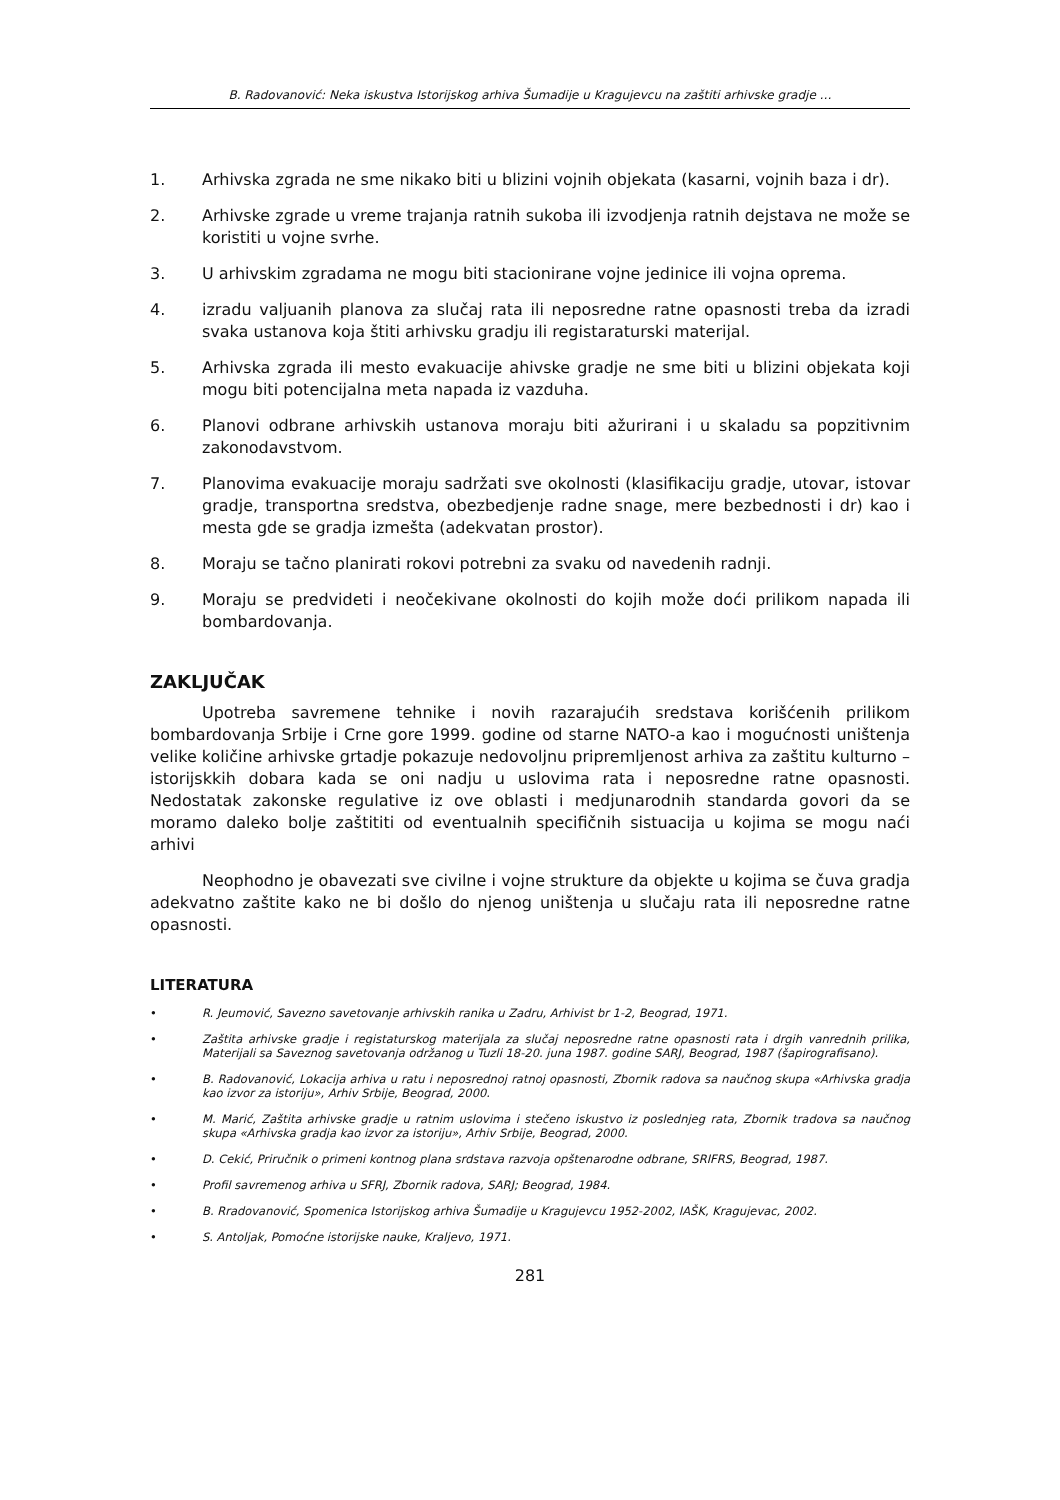B. Radovanović: Neka iskustva Istorijskog arhiva Šumadije u Kragujevcu na zaštiti arhivske gradje …
1. Arhivska zgrada ne sme nikako biti u blizini vojnih objekata (kasarni, vojnih baza i dr).
2. Arhivske zgrade u vreme trajanja ratnih sukoba ili izvodjenja ratnih dejstava ne može se koristiti u vojne svrhe.
3. U arhivskim zgradama ne mogu biti stacionirane vojne jedinice ili vojna oprema.
4. izradu valjuanih planova za slučaj rata ili neposredne ratne opasnosti treba da izradi svaka ustanova koja štiti arhivsku gradju ili registaraturski materijal.
5. Arhivska zgrada ili mesto evakuacije ahivske gradje ne sme biti u blizini objekata koji mogu biti potencijalna meta napada iz vazduha.
6. Planovi odbrane arhivskih ustanova moraju biti ažurirani i u skaladu sa popzitivnim zakonodavstvom.
7. Planovima evakuacije moraju sadržati sve okolnosti (klasifikaciju gradje, utovar, istovar gradje, transportna sredstva, obezbedjenje radne snage, mere bezbednosti i dr) kao i mesta gde se gradja izmešta (adekvatan prostor).
8. Moraju se tačno planirati rokovi potrebni za svaku od navedenih radnji.
9. Moraju se predvideti i neočekivane okolnosti do kojih može doći prilikom napada ili bombardovanja.
ZAKLJUČAK
Upotreba savremene tehnike i novih razarajućih sredstava korišćenih prilikom bombardovanja Srbije i Crne gore 1999. godine od starne NATO-a kao i mogućnosti uništenja velike količine arhivske grtadje pokazuje nedovoljnu pripremljenost arhiva za zaštitu kulturno – istorijskkih dobara kada se oni nadju u uslovima rata i neposredne ratne opasnosti. Nedostatak zakonske regulative iz ove oblasti i medjunarodnih standarda govori da se moramo daleko bolje zaštititi od eventualnih specifičnih sistuacija u kojima se mogu naći arhivi
Neophodno je obavezati sve civilne i vojne strukture da objekte u kojima se čuva gradja adekvatno zaštite kako ne bi došlo do njenog uništenja u slučaju rata ili neposredne ratne opasnosti.
LITERATURA
• R. Jeumović, Savezno savetovanje arhivskih ranika u Zadru, Arhivist br 1-2, Beograd, 1971.
• Zaštita arhivske gradje i registaturskog materijala za slučaj neposredne ratne opasnosti rata i drgih vanrednih prilika, Materijali sa Saveznog savetovanja održanog u Tuzli 18-20. juna 1987. godine SARJ, Beograd, 1987 (šapirografisano).
• B. Radovanović, Lokacija arhiva u ratu i neposrednoj ratnoj opasnosti, Zbornik radova sa naučnog skupa «Arhivska gradja kao izvor za istoriju», Arhiv Srbije, Beograd, 2000.
• M. Marić, Zaštita arhivske gradje u ratnim uslovima i stečeno iskustvo iz poslednjeg rata, Zbornik tradova sa naučnog skupa «Arhivska gradja kao izvor za istoriju», Arhiv Srbije, Beograd, 2000.
• D. Cekić, Priručnik o primeni kontnog plana srdstava razvoja opštenarodne odbrane, SRIFRS, Beograd, 1987.
• Profil savremenog arhiva u SFRJ, Zbornik radova, SARJ; Beograd, 1984.
• B. Rradovanović, Spomenica Istorijskog arhiva Šumadije u Kragujevcu 1952-2002, IAŠK, Kragujevac, 2002.
• S. Antoljak, Pomoćne istorijske nauke, Kraljevo, 1971.
281